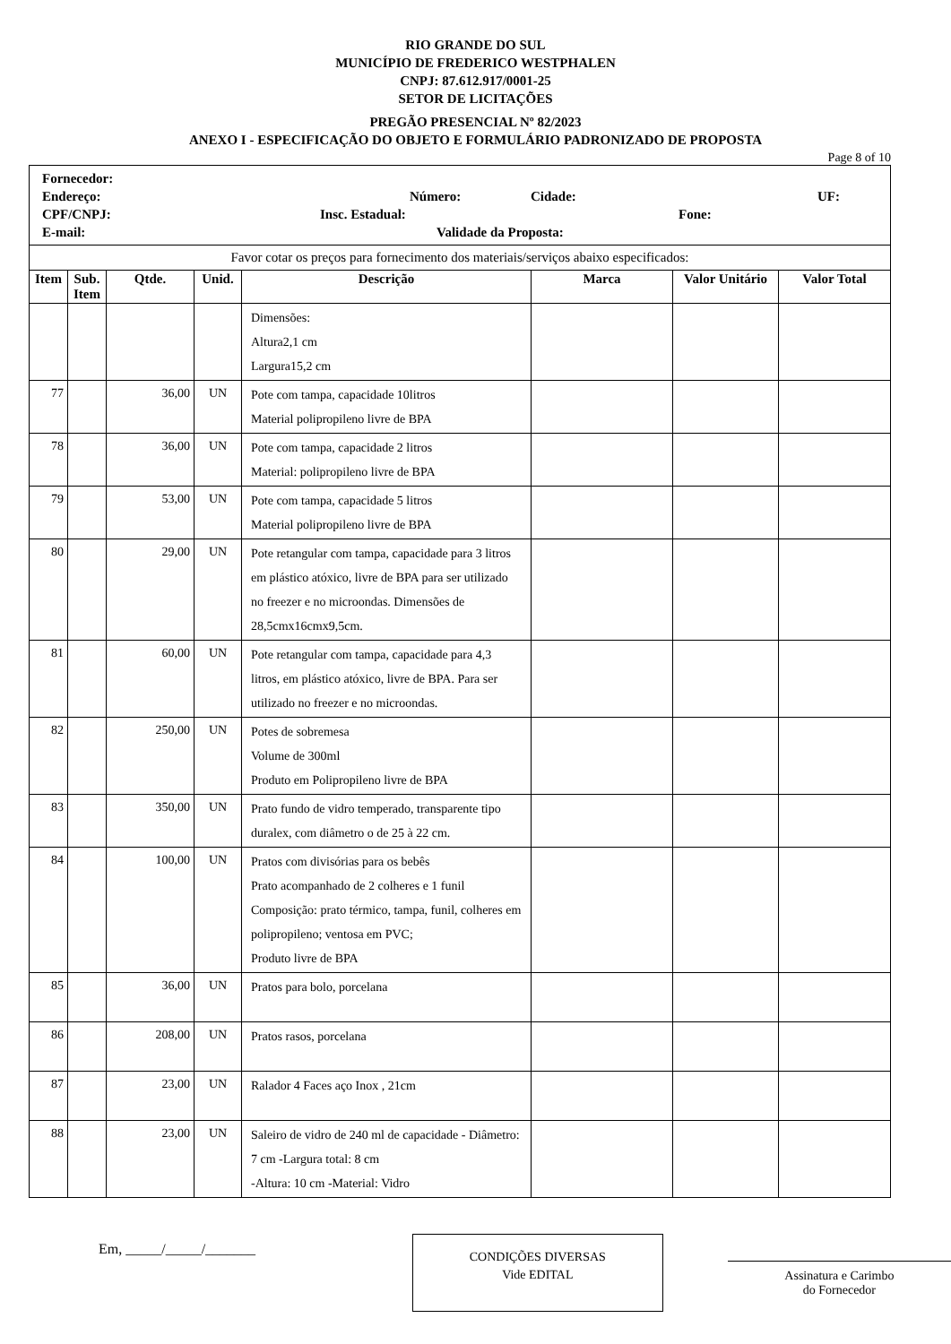RIO GRANDE DO SUL
MUNICÍPIO DE FREDERICO WESTPHALEN
CNPJ: 87.612.917/0001-25
SETOR DE LICITAÇÕES
PREGÃO PRESENCIAL Nº 82/2023
ANEXO I - ESPECIFICAÇÃO DO OBJETO E FORMULÁRIO PADRONIZADO DE PROPOSTA
Page 8 of 10
| Fornecedor: Endereço: Número: Cidade: UF: CPF/CNPJ: Insc. Estadual: Fone: E-mail: Validade da Proposta: | | | | | | | |
| Favor cotar os preços para fornecimento dos materiais/serviços abaixo especificados: | | | | | | | |
| Item | Sub. Item | Qtde. | Unid. | Descrição | Marca | Valor Unitário | Valor Total |
| | | | | Dimensões: Altura2,1 cm Largura15,2 cm | | | |
| 77 | | 36,00 | UN | Pote com tampa, capacidade 10litros Material polipropileno livre de BPA | | | |
| 78 | | 36,00 | UN | Pote com tampa, capacidade 2 litros Material: polipropileno livre de BPA | | | |
| 79 | | 53,00 | UN | Pote com tampa, capacidade 5 litros Material polipropileno livre de BPA | | | |
| 80 | | 29,00 | UN | Pote retangular com tampa, capacidade para 3 litros em plástico atóxico, livre de BPA para ser utilizado no freezer e no microondas. Dimensões de 28,5cmx16cmx9,5cm. | | | |
| 81 | | 60,00 | UN | Pote retangular com tampa, capacidade para 4,3 litros, em plástico atóxico, livre de BPA. Para ser utilizado no freezer e no microondas. | | | |
| 82 | | 250,00 | UN | Potes de sobremesa Volume de 300ml Produto em Polipropileno livre de BPA | | | |
| 83 | | 350,00 | UN | Prato fundo de vidro temperado, transparente tipo duralex, com diâmetro o de 25 à 22 cm. | | | |
| 84 | | 100,00 | UN | Pratos com divisórias para os bebês Prato acompanhado de 2 colheres e 1 funil Composição: prato térmico, tampa, funil, colheres em polipropileno; ventosa em PVC; Produto livre de BPA | | | |
| 85 | | 36,00 | UN | Pratos para bolo, porcelana | | | |
| 86 | | 208,00 | UN | Pratos rasos, porcelana | | | |
| 87 | | 23,00 | UN | Ralador 4 Faces aço Inox , 21cm | | | |
| 88 | | 23,00 | UN | Saleiro de vidro de 240 ml de capacidade - Diâmetro: 7 cm -Largura total: 8 cm -Altura: 10 cm -Material: Vidro | | | |
Em, _____/_____/_______
CONDIÇÕES DIVERSAS
Vide EDITAL
Assinatura e Carimbo
do Fornecedor